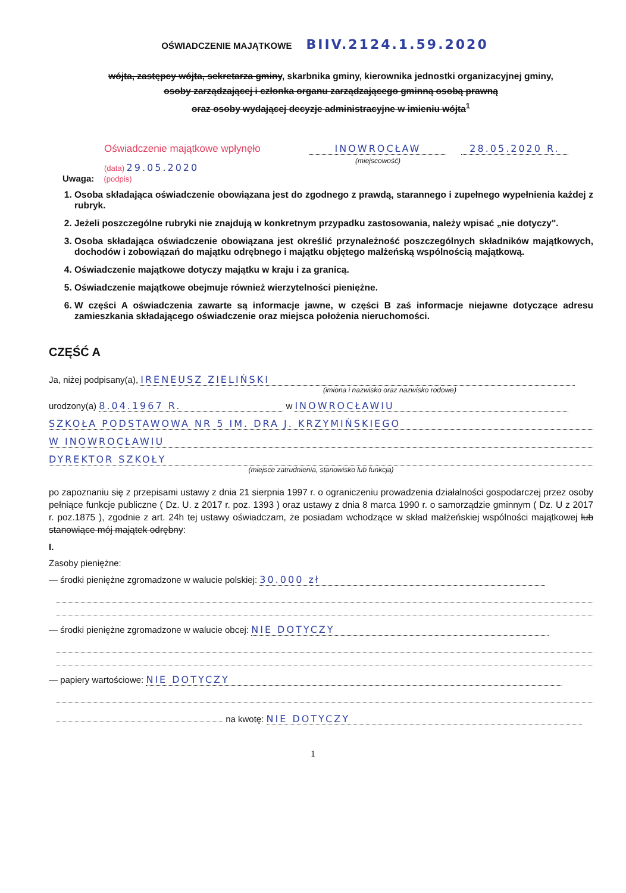OŚWIADCZENIE MAJĄTKOWE BIIV.2124.1.59.2020
wójta, zastępcy wójta, sekretarza gminy, skarbnika gminy, kierownika jednostki organizacyjnej gminy,
osoby zarządzającej i członka organu zarządzającego gminną osobą prawną
oraz osoby wydającej decyzje administracyjne w imieniu wójta<sup>1</sup>
Oświadczenie majątkowe wpłynęło
(data) 29.05.2020
INOWROCŁAW
(miejscowość)
28.05.2020 R.
Uwaga: (podpis)
1. Osoba składająca oświadczenie obowiązana jest do zgodnego z prawdą, starannego i zupełnego wypełnienia każdej z rubryk.
2. Jeżeli poszczególne rubryki nie znajdują w konkretnym przypadku zastosowania, należy wpisać „nie dotyczy".
3. Osoba składająca oświadczenie obowiązana jest określić przynależność poszczególnych składników majątkowych, dochodów i zobowiązań do majątku odrębnego i majątku objętego małżeńską wspólnością majątkową.
4. Oświadczenie majątkowe dotyczy majątku w kraju i za granicą.
5. Oświadczenie majątkowe obejmuje również wierzytelności pieniężne.
6. W części A oświadczenia zawarte są informacje jawne, w części B zaś informacje niejawne dotyczące adresu zamieszkania składającego oświadczenie oraz miejsca położenia nieruchomości.
CZĘŚĆ A
Ja, niżej podpisany(a), IRENEUSZ ZIELIŃSKI
(imiona i nazwisko oraz nazwisko rodowe)
urodzony(a) 8.04.1967 R. w INOWROCŁAWIU
SZKOŁA PODSTAWOWA NR 5 IM. DRA J. KRZYMIŃSKIEGO
W INOWROCŁAWIU
DYREKTOR SZKOŁY
(miejsce zatrudnienia, stanowisko lub funkcja)
po zapoznaniu się z przepisami ustawy z dnia 21 sierpnia 1997 r. o ograniczeniu prowadzenia działalności gospodarczej przez osoby pełniące funkcje publiczne ( Dz. U. z 2017 r. poz. 1393 ) oraz ustawy z dnia 8 marca 1990 r. o samorządzie gminnym ( Dz. U z 2017 r. poz.1875 ), zgodnie z art. 24h tej ustawy oświadczam, że posiadam wchodzące w skład małżeńskiej wspólności majątkowej lub stanowiące mój majątek odrębny:
I.
Zasoby pieniężne:
— środki pieniężne zgromadzone w walucie polskiej: 30.000 zł
— środki pieniężne zgromadzone w walucie obcej: NIE DOTYCZY
— papiery wartościowe: NIE DOTYCZY
na kwotę: NIE DOTYCZY
1